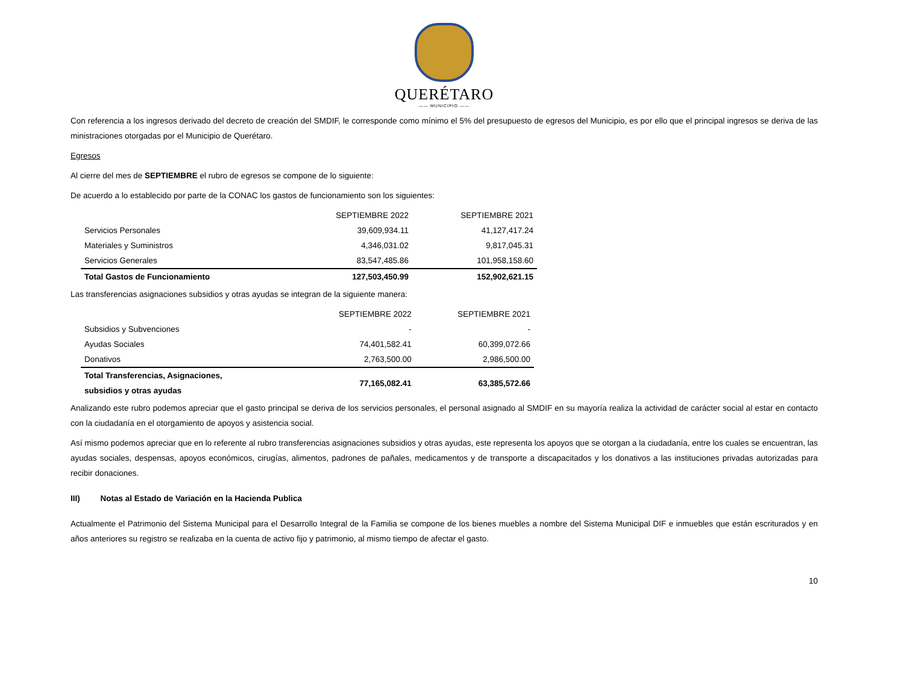QUERÉTARO
—— MUNICIPIO ——
Con referencia a los ingresos derivado del decreto de creación del SMDIF, le corresponde como mínimo el 5% del presupuesto de egresos del Municipio, es por ello que el principal ingresos se deriva de las ministraciones otorgadas por el Municipio de Querétaro.
Egresos
Al cierre del mes de SEPTIEMBRE el rubro de egresos se compone de lo siguiente:
De acuerdo a lo establecido por parte de la CONAC los gastos de funcionamiento son los siguientes:
| | SEPTIEMBRE 2022 | SEPTIEMBRE 2021 |
| Servicios Personales | 39,609,934.11 | 41,127,417.24 |
| Materiales y Suministros | 4,346,031.02 | 9,817,045.31 |
| Servicios Generales | 83,547,485.86 | 101,958,158.60 |
| Total Gastos de Funcionamiento | 127,503,450.99 | 152,902,621.15 |
Las transferencias asignaciones subsidios y otras ayudas se integran de la siguiente manera:
| | SEPTIEMBRE 2022 | SEPTIEMBRE 2021 |
| Subsidios y Subvenciones | - | - |
| Ayudas Sociales | 74,401,582.41 | 60,399,072.66 |
| Donativos | 2,763,500.00 | 2,986,500.00 |
| Total Transferencias, Asignaciones, subsidios y otras ayudas | 77,165,082.41 | 63,385,572.66 |
Analizando este rubro podemos apreciar que el gasto principal se deriva de los servicios personales, el personal asignado al SMDIF en su mayoría realiza la actividad de carácter social al estar en contacto con la ciudadanía en el otorgamiento de apoyos y asistencia social.
Así mismo podemos apreciar que en lo referente al rubro transferencias asignaciones subsidios y otras ayudas, este representa los apoyos que se otorgan a la ciudadanía, entre los cuales se encuentran, las ayudas sociales, despensas, apoyos económicos, cirugías, alimentos, padrones de pañales, medicamentos y de transporte a discapacitados y los donativos a las instituciones privadas autorizadas para recibir donaciones.
III) Notas al Estado de Variación en la Hacienda Publica
Actualmente el Patrimonio del Sistema Municipal para el Desarrollo Integral de la Familia se compone de los bienes muebles a nombre del Sistema Municipal DIF e inmuebles que están escriturados y en años anteriores su registro se realizaba en la cuenta de activo fijo y patrimonio, al mismo tiempo de afectar el gasto.
10